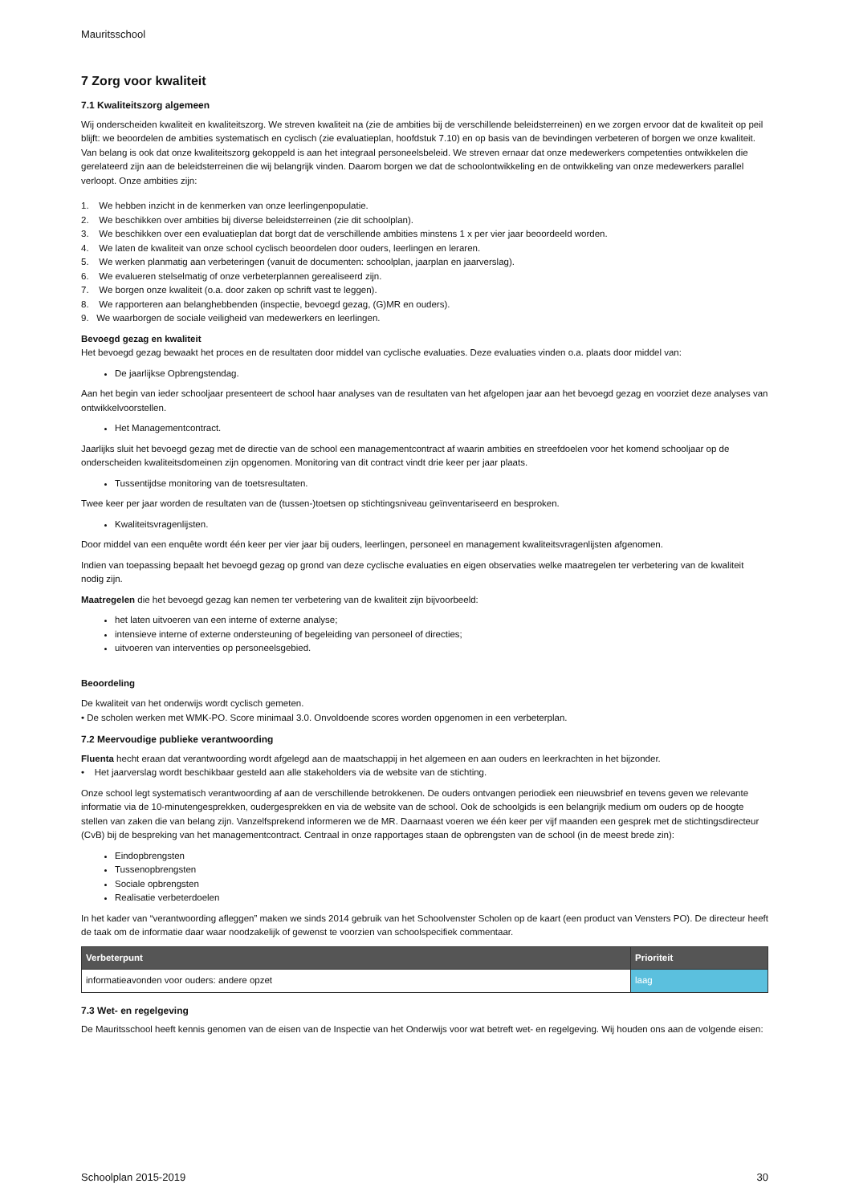Mauritsschool
7 Zorg voor kwaliteit
7.1 Kwaliteitszorg algemeen
Wij onderscheiden kwaliteit en kwaliteitszorg. We streven kwaliteit na (zie de ambities bij de verschillende beleidsterreinen) en we zorgen ervoor dat de kwaliteit op peil blijft: we beoordelen de ambities systematisch en cyclisch (zie evaluatieplan, hoofdstuk 7.10) en op basis van de bevindingen verbeteren of borgen we onze kwaliteit. Van belang is ook dat onze kwaliteitszorg gekoppeld is aan het integraal personeelsbeleid. We streven ernaar dat onze medewerkers competenties ontwikkelen die gerelateerd zijn aan de beleidsterreinen die wij belangrijk vinden. Daarom borgen we dat de schoolontwikkeling en de ontwikkeling van onze medewerkers parallel verloopt. Onze ambities zijn:
1. We hebben inzicht in de kenmerken van onze leerlingenpopulatie.
2. We beschikken over ambities bij diverse beleidsterreinen (zie dit schoolplan).
3. We beschikken over een evaluatieplan dat borgt dat de verschillende ambities minstens 1 x per vier jaar beoordeeld worden.
4. We laten de kwaliteit van onze school cyclisch beoordelen door ouders, leerlingen en leraren.
5. We werken planmatig aan verbeteringen (vanuit de documenten: schoolplan, jaarplan en jaarverslag).
6. We evalueren stelselmatig of onze verbeterplannen gerealiseerd zijn.
7. We borgen onze kwaliteit (o.a. door zaken op schrift vast te leggen).
8. We rapporteren aan belanghebbenden (inspectie, bevoegd gezag, (G)MR en ouders).
9. We waarborgen de sociale veiligheid van medewerkers en leerlingen.
Bevoegd gezag en kwaliteit
Het bevoegd gezag bewaakt het proces en de resultaten door middel van cyclische evaluaties. Deze evaluaties vinden o.a. plaats door middel van:
De jaarlijkse Opbrengstendag.
Aan het begin van ieder schooljaar presenteert de school haar analyses van de resultaten van het afgelopen jaar aan het bevoegd gezag en voorziet deze analyses van ontwikkelvoorstellen.
Het Managementcontract.
Jaarlijks sluit het bevoegd gezag met de directie van de school een managementcontract af waarin ambities en streefdoelen voor het komend schooljaar op de onderscheiden kwaliteitsdomeinen zijn opgenomen. Monitoring van dit contract vindt drie keer per jaar plaats.
Tussentijdse monitoring van de toetsresultaten.
Twee keer per jaar worden de resultaten van de (tussen-)toetsen op stichtingsniveau geïnventariseerd en besproken.
Kwaliteitsvragenlijsten.
Door middel van een enquête wordt één keer per vier jaar bij ouders, leerlingen, personeel en management kwaliteitsvragenlijsten afgenomen.
Indien van toepassing bepaalt het bevoegd gezag op grond van deze cyclische evaluaties en eigen observaties welke maatregelen ter verbetering van de kwaliteit nodig zijn.
Maatregelen die het bevoegd gezag kan nemen ter verbetering van de kwaliteit zijn bijvoorbeeld:
het laten uitvoeren van een interne of externe analyse;
intensieve interne of externe ondersteuning of begeleiding van personeel of directies;
uitvoeren van interventies op personeelsgebied.
Beoordeling
De kwaliteit van het onderwijs wordt cyclisch gemeten.
• De scholen werken met WMK-PO. Score minimaal 3.0. Onvoldoende scores worden opgenomen in een verbeterplan.
7.2 Meervoudige publieke verantwoording
Fluenta hecht eraan dat verantwoording wordt afgelegd aan de maatschappij in het algemeen en aan ouders en leerkrachten in het bijzonder.
• Het jaarverslag wordt beschikbaar gesteld aan alle stakeholders via de website van de stichting.
Onze school legt systematisch verantwoording af aan de verschillende betrokkenen. De ouders ontvangen periodiek een nieuwsbrief en tevens geven we relevante informatie via de 10-minutengesprekken, oudergesprekken en via de website van de school. Ook de schoolgids is een belangrijk medium om ouders op de hoogte stellen van zaken die van belang zijn. Vanzelfsprekend informeren we de MR. Daarnaast voeren we één keer per vijf maanden een gesprek met de stichtingsdirecteur (CvB) bij de bespreking van het managementcontract. Centraal in onze rapportages staan de opbrengsten van de school (in de meest brede zin):
Eindopbrengsten
Tussenopbrengsten
Sociale opbrengsten
Realisatie verbeterdoelen
In het kader van “verantwoording afleggen” maken we sinds 2014 gebruik van het Schoolvenster Scholen op de kaart (een product van Vensters PO). De directeur heeft de taak om de informatie daar waar noodzakelijk of gewenst te voorzien van schoolspecifiek commentaar.
| Verbeterpunt | Prioriteit |
| --- | --- |
| informatieavonden voor ouders: andere opzet | laag |
7.3 Wet- en regelgeving
De Mauritsschool heeft kennis genomen van de eisen van de Inspectie van het Onderwijs voor wat betreft wet- en regelgeving. Wij houden ons aan de volgende eisen:
Schoolplan 2015-2019 30